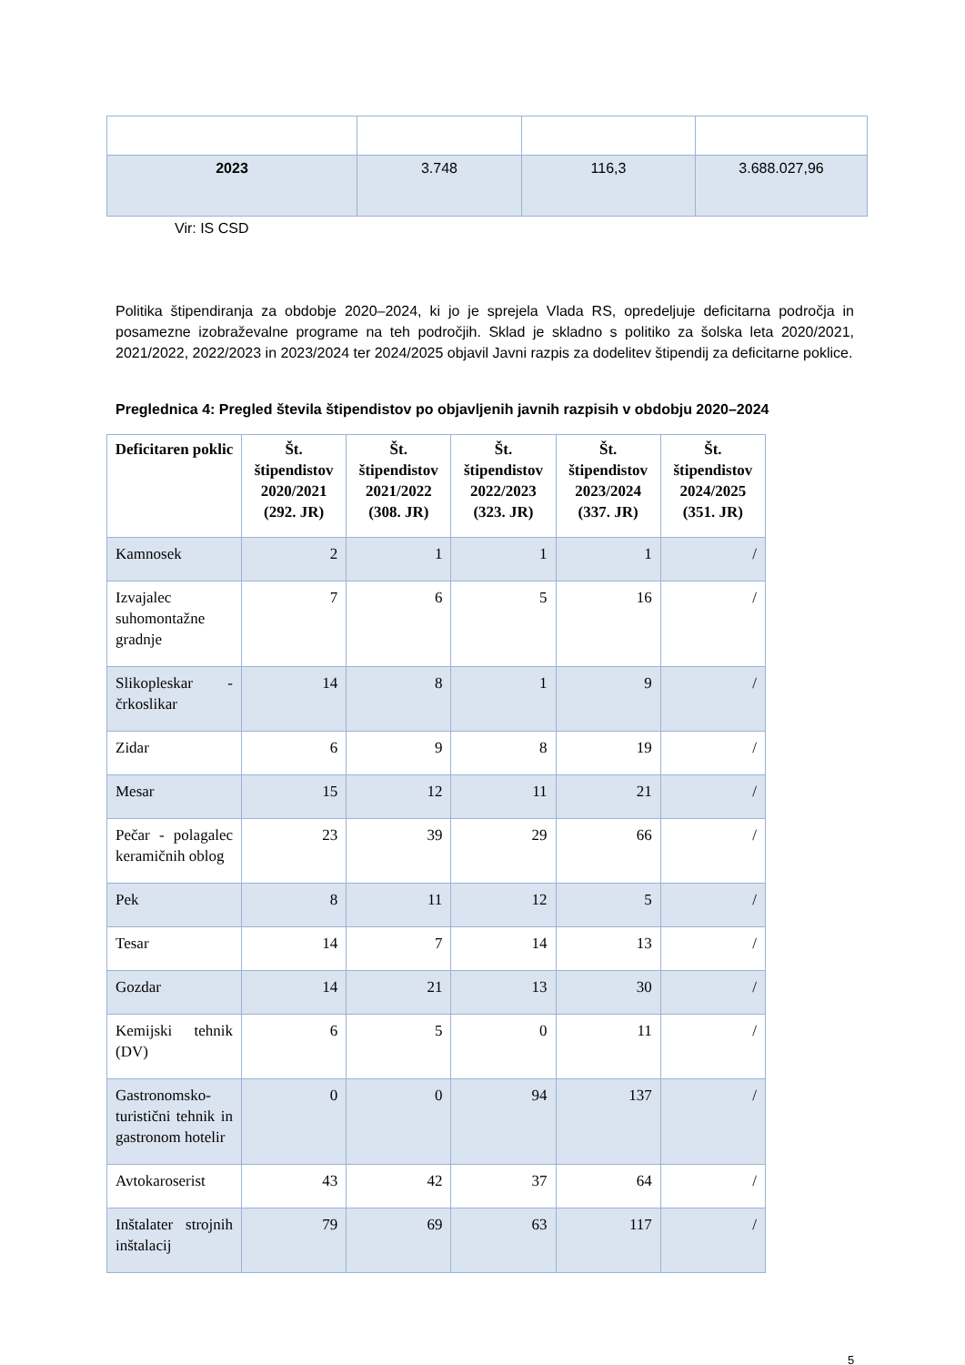| 2023 | 3.748 | 116,3 | 3.688.027,96 |
Vir: IS CSD
Politika štipendiranja za obdobje 2020–2024, ki jo je sprejela Vlada RS, opredeljuje deficitarna področja in posamezne izobraževalne programe na teh področjih. Sklad je skladno s politiko za šolska leta 2020/2021, 2021/2022, 2022/2023 in 2023/2024 ter 2024/2025 objavil Javni razpis za dodelitev štipendij za deficitarne poklice.
Preglednica 4: Pregled števila štipendistov po objavljenih javnih razpisih v obdobju 2020–2024
| Deficitaren poklic | Št. štipendistov 2020/2021 (292. JR) | Št. štipendistov 2021/2022 (308. JR) | Št. štipendistov 2022/2023 (323. JR) | Št. štipendistov 2023/2024 (337. JR) | Št. štipendistov 2024/2025 (351. JR) |
| --- | --- | --- | --- | --- | --- |
| Kamnosek | 2 | 1 | 1 | 1 | / |
| Izvajalec suhomontažne gradnje | 7 | 6 | 5 | 16 | / |
| Slikopleskar - črkoslikar | 14 | 8 | 1 | 9 | / |
| Zidar | 6 | 9 | 8 | 19 | / |
| Mesar | 15 | 12 | 11 | 21 | / |
| Pečar - polagalec keramičnih oblog | 23 | 39 | 29 | 66 | / |
| Pek | 8 | 11 | 12 | 5 | / |
| Tesar | 14 | 7 | 14 | 13 | / |
| Gozdar | 14 | 21 | 13 | 30 | / |
| Kemijski tehnik (DV) | 6 | 5 | 0 | 11 | / |
| Gastronomsko-turistični tehnik in gastronom hotelir | 0 | 0 | 94 | 137 | / |
| Avtokaroserist | 43 | 42 | 37 | 64 | / |
| Inštalater strojnih inštalacij | 79 | 69 | 63 | 117 | / |
5